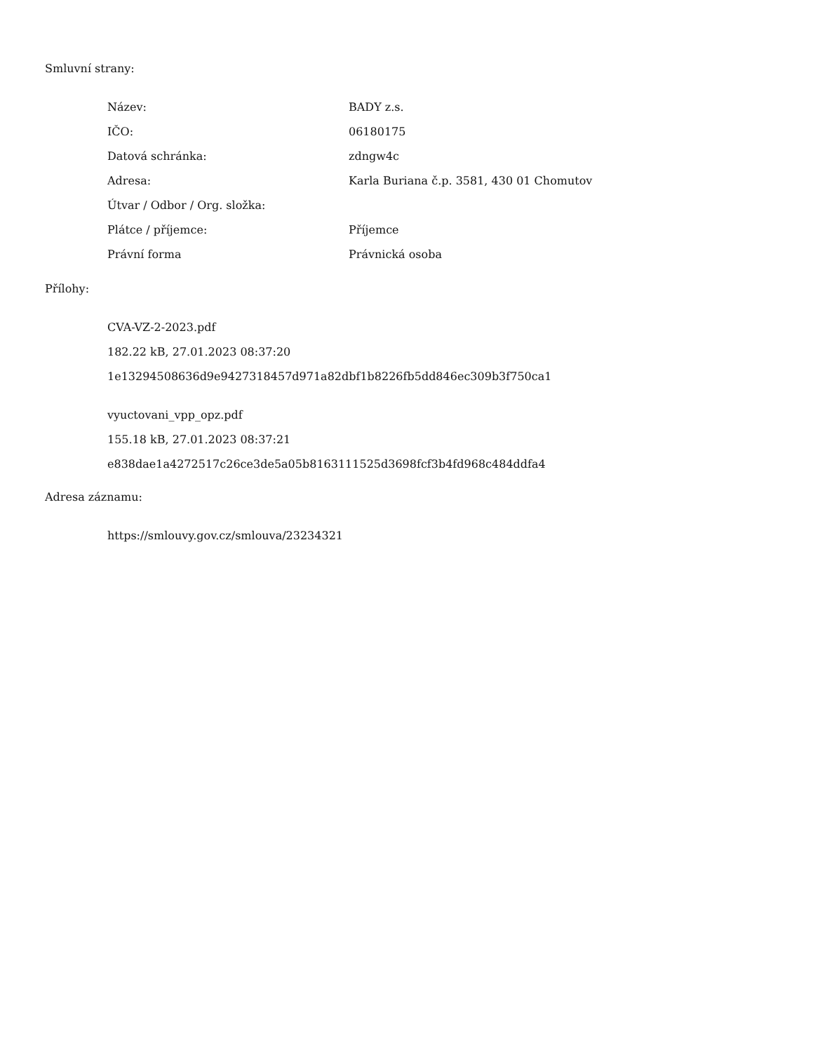Smluvní strany:
| Název: | BADY z.s. |
| IČO: | 06180175 |
| Datová schránka: | zdngw4c |
| Adresa: | Karla Buriana č.p. 3581, 430 01 Chomutov |
| Útvar / Odbor / Org. složka: | |
| Plátce / příjemce: | Příjemce |
| Právní forma | Právnická osoba |
Přílohy:
CVA-VZ-2-2023.pdf
182.22 kB, 27.01.2023 08:37:20
1e13294508636d9e9427318457d971a82dbf1b8226fb5dd846ec309b3f750ca1
vyuctovani_vpp_opz.pdf
155.18 kB, 27.01.2023 08:37:21
e838dae1a4272517c26ce3de5a05b8163111525d3698fcf3b4fd968c484ddfa4
Adresa záznamu:
https://smlouvy.gov.cz/smlouva/23234321